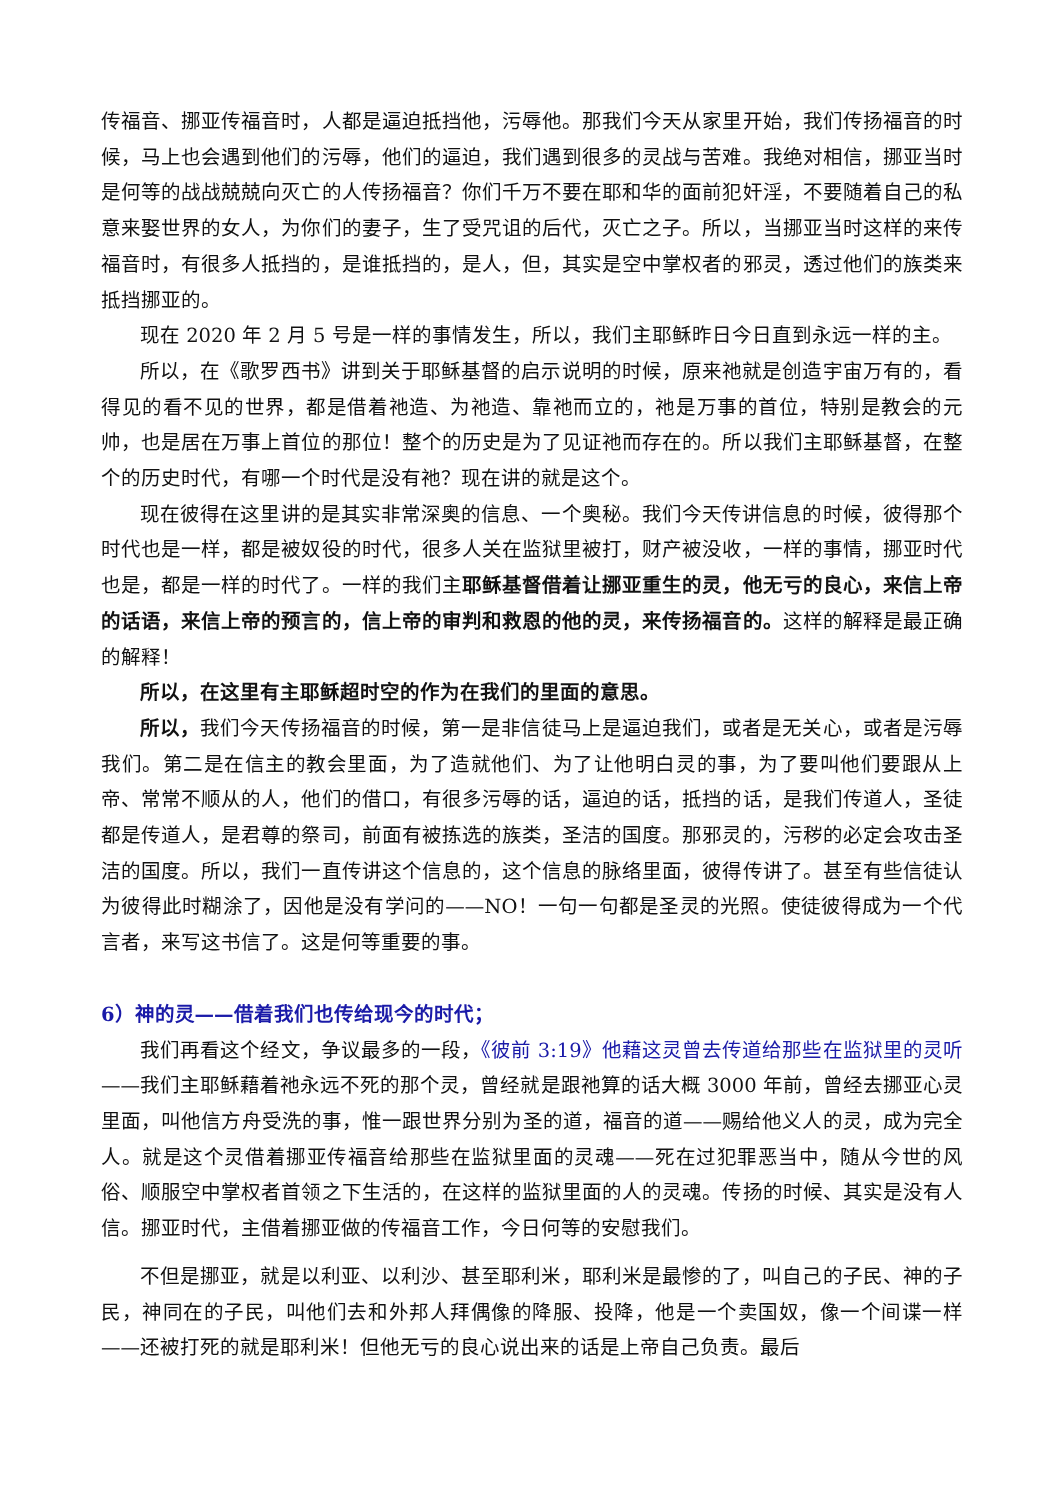传福音、挪亚传福音时，人都是逼迫抵挡他，污辱他。那我们今天从家里开始，我们传扬福音的时候，马上也会遇到他们的污辱，他们的逼迫，我们遇到很多的灵战与苦难。我绝对相信，挪亚当时是何等的战战兢兢向灭亡的人传扬福音？你们千万不要在耶和华的面前犯奸淫，不要随着自己的私意来娶世界的女人，为你们的妻子，生了受咒诅的后代，灭亡之子。所以，当挪亚当时这样的来传福音时，有很多人抵挡的，是谁抵挡的，是人，但，其实是空中掌权者的邪灵，透过他们的族类来抵挡挪亚的。
现在 2020 年 2 月 5 号是一样的事情发生，所以，我们主耶稣昨日今日直到永远一样的主。
所以，在《歌罗西书》讲到关于耶稣基督的启示说明的时候，原来祂就是创造宇宙万有的，看得见的看不见的世界，都是借着祂造、为祂造、靠祂而立的，祂是万事的首位，特别是教会的元帅，也是居在万事上首位的那位！整个的历史是为了见证祂而存在的。所以我们主耶稣基督，在整个的历史时代，有哪一个时代是没有祂？现在讲的就是这个。
现在彼得在这里讲的是其实非常深奥的信息、一个奥秘。我们今天传讲信息的时候，彼得那个时代也是一样，都是被奴役的时代，很多人关在监狱里被打，财产被没收，一样的事情，挪亚时代也是，都是一样的时代了。一样的我们主耶稣基督借着让挪亚重生的灵，他无亏的良心，来信上帝的话语，来信上帝的预言的，信上帝的审判和救恩的他的灵，来传扬福音的。这样的解释是最正确的解释！
所以，在这里有主耶稣超时空的作为在我们的里面的意思。
所以，我们今天传扬福音的时候，第一是非信徒马上是逼迫我们，或者是无关心，或者是污辱我们。第二是在信主的教会里面，为了造就他们、为了让他明白灵的事，为了要叫他们要跟从上帝、常常不顺从的人，他们的借口，有很多污辱的话，逼迫的话，抵挡的话，是我们传道人，圣徒都是传道人，是君尊的祭司，前面有被拣选的族类，圣洁的国度。那邪灵的，污秽的必定会攻击圣洁的国度。所以，我们一直传讲这个信息的，这个信息的脉络里面，彼得传讲了。甚至有些信徒认为彼得此时糊涂了，因他是没有学问的——NO！一句一句都是圣灵的光照。使徒彼得成为一个代言者，来写这书信了。这是何等重要的事。
6）神的灵——借着我们也传给现今的时代；
我们再看这个经文，争议最多的一段，《彼前 3:19》他藉这灵曾去传道给那些在监狱里的灵听——我们主耶稣藉着祂永远不死的那个灵，曾经就是跟祂算的话大概 3000 年前，曾经去挪亚心灵里面，叫他信方舟受洗的事，惟一跟世界分别为圣的道，福音的道——赐给他义人的灵，成为完全人。就是这个灵借着挪亚传福音给那些在监狱里面的灵魂——死在过犯罪恶当中，随从今世的风俗、顺服空中掌权者首领之下生活的，在这样的监狱里面的人的灵魂。传扬的时候、其实是没有人信。挪亚时代，主借着挪亚做的传福音工作，今日何等的安慰我们。
不但是挪亚，就是以利亚、以利沙、甚至耶利米，耶利米是最惨的了，叫自己的子民、神的子民，神同在的子民，叫他们去和外邦人拜偶像的降服、投降，他是一个卖国奴，像一个间谍一样——还被打死的就是耶利米！但他无亏的良心说出来的话是上帝自己负责。最后